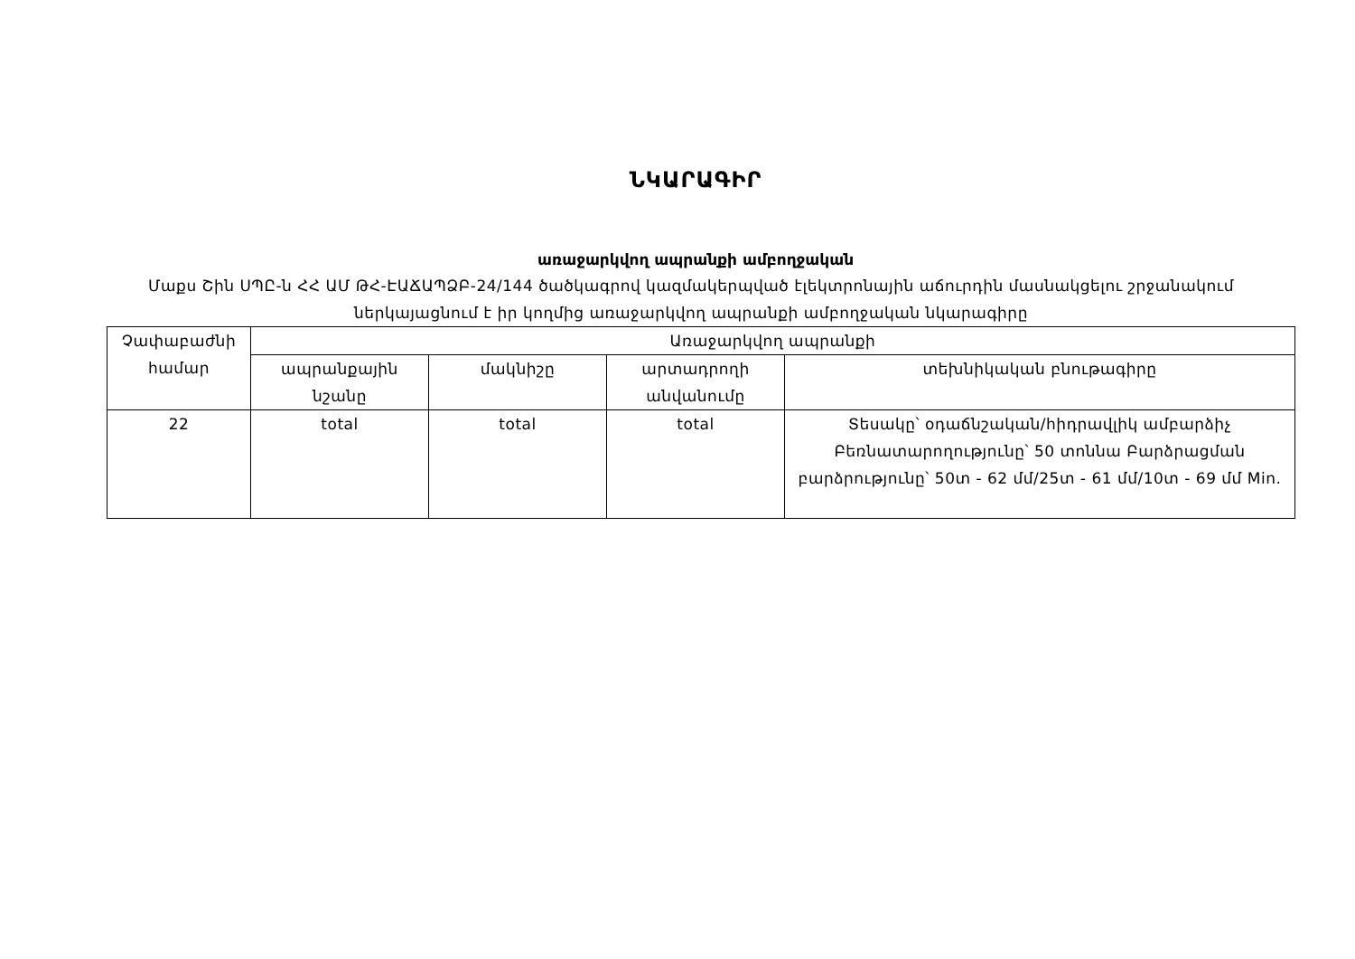ՆԿԱՐԱԳԻՐ
առաջարկվող ապրանքի ամբողջական
Մաքս Շին ՍՊԸ-ն ՀՀ ԱՄ ԹՀ-ԷԱՃԱՊՁԲ-24/144 ծածկագրով կազմակերպված էլեկտրոնային աճուրդին մասնակցելու շրջանակում ներկայացնում է իր կողմից առաջարկվող ապրանքի ամբողջական նկարագիրը
| Չափաբաժնի համար | Առաջարկվող ապրանքի | | | |
| --- | --- | --- | --- | --- |
| | ապրանքային նշանը | մակնիշը | արտադրողի անվանումը | տեխնիկական բնութագիրը |
| 22 | total | total | total | Տեսակը՝ օդաճնշական/հիդրավլիկ ամբարձիչ Բեռնատարողությունը՝ 50 տոննա Բարձրացման բարձրությունը՝ 50տ - 62 մմ/25տ - 61 մմ/10տ - 69 մմ Min. |